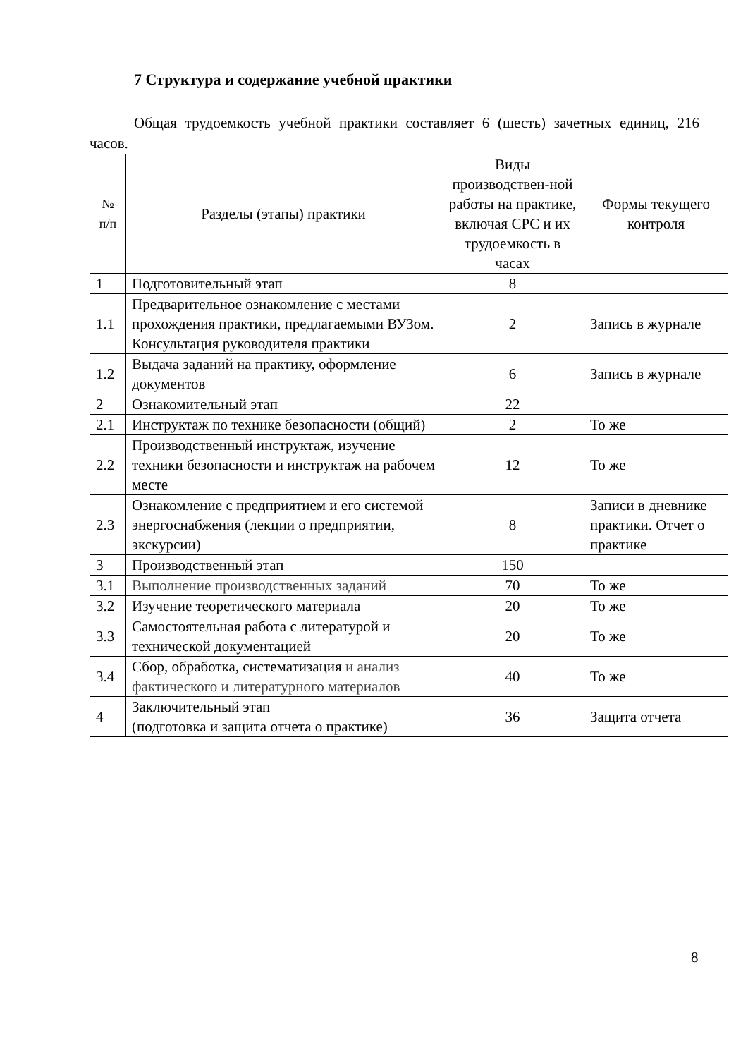7 Структура и содержание учебной практики
Общая трудоемкость учебной практики составляет 6 (шесть) зачетных единиц, 216 часов.
| № п/п | Разделы (этапы) практики | Виды производствен-ной работы на практике, включая СРС и их трудоемкость в часах | Формы текущего контроля |
| 1 | Подготовительный этап | 8 | |
| 1.1 | Предварительное ознакомление с местами прохождения практики, предлагаемыми ВУЗом. Консультация руководителя практики | 2 | Запись в журнале |
| 1.2 | Выдача заданий на практику, оформление документов | 6 | Запись в журнале |
| 2 | Ознакомительный этап | 22 | |
| 2.1 | Инструктаж по технике безопасности (общий) | 2 | То же |
| 2.2 | Производственный инструктаж, изучение техники безопасности и инструктаж на рабочем месте | 12 | То же |
| 2.3 | Ознакомление с предприятием и его системой энергоснабжения (лекции о предприятии, экскурсии) | 8 | Записи в дневнике практики. Отчет о практике |
| 3 | Производственный этап | 150 | |
| 3.1 | Выполнение производственных заданий | 70 | То же |
| 3.2 | Изучение теоретического материала | 20 | То же |
| 3.3 | Самостоятельная работа с литературой и технической документацией | 20 | То же |
| 3.4 | Сбор, обработка, систематизация и анализ фактического и литературного материалов | 40 | То же |
| 4 | Заключительный этап (подготовка и защита отчета о практике) | 36 | Защита отчета |
8